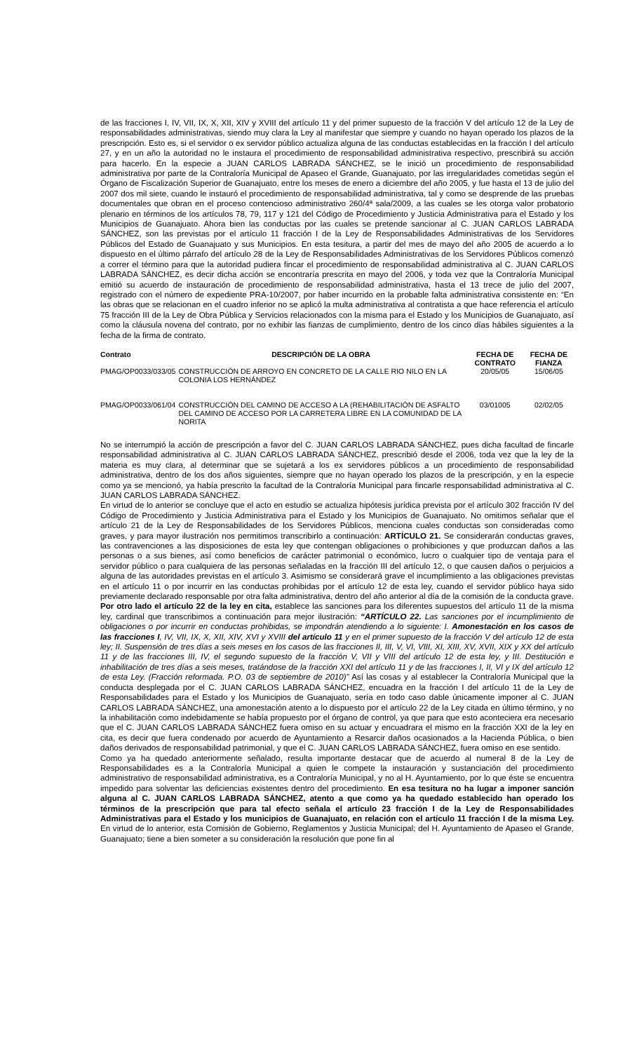de las fracciones I, IV, VII, IX, X, XII, XIV y XVIII del artículo 11 y del primer supuesto de la fracción V del artículo 12 de la Ley de responsabilidades administrativas, siendo muy clara la Ley al manifestar que siempre y cuando no hayan operado los plazos de la prescripción. Esto es, si el servidor o ex servidor público actualiza alguna de las conductas establecidas en la fracción I del artículo 27, y en un año la autoridad no le instaura el procedimiento de responsabilidad administrativa respectivo, prescribirá su acción para hacerlo. En la especie a JUAN CARLOS LABRADA SÁNCHEZ, se le inició un procedimiento de responsabilidad administrativa por parte de la Contraloría Municipal de Apaseo el Grande, Guanajuato, por las irregularidades cometidas según el Órgano de Fiscalización Superior de Guanajuato, entre los meses de enero a diciembre del año 2005, y fue hasta el 13 de julio del 2007 dos mil siete, cuando le instauró el procedimiento de responsabilidad administrativa, tal y como se desprende de las pruebas documentales que obran en el proceso contencioso administrativo 260/4ª sala/2009, a las cuales se les otorga valor probatorio plenario en términos de los artículos 78, 79, 117 y 121 del Código de Procedimiento y Justicia Administrativa para el Estado y los Municipios de Guanajuato. Ahora bien las conductas por las cuales se pretende sancionar al C. JUAN CARLOS LABRADA SÁNCHEZ, son las previstas por el artículo 11 fracción I de la Ley de Responsabilidades Administrativas de los Servidores Públicos del Estado de Guanajuato y sus Municipios. En esta tesitura, a partir del mes de mayo del año 2005 de acuerdo a lo dispuesto en el último párrafo del artículo 28 de la Ley de Responsabilidades Administrativas de los Servidores Públicos comenzó a correr el término para que la autoridad pudiera fincar el procedimiento de responsabilidad administrativa al C. JUAN CARLOS LABRADA SÁNCHEZ, es decir dicha acción se encontraría prescrita en mayo del 2006, y toda vez que la Contraloría Municipal emitió su acuerdo de instauración de procedimiento de responsabilidad administrativa, hasta el 13 trece de julio del 2007, registrado con el número de expediente PRA-10/2007, por haber incurrido en la probable falta administrativa consistente en: “En las obras que se relacionan en el cuadro inferior no se aplicó la multa administrativa al contratista a que hace referencia el artículo 75 fracción III de la Ley de Obra Pública y Servicios relacionados con la misma para el Estado y los Municipios de Guanajuato, así como la cláusula novena del contrato, por no exhibir las fianzas de cumplimiento, dentro de los cinco días hábiles siguientes a la fecha de la firma de contrato.
| Contrato | DESCRIPCIÓN DE LA OBRA | FECHA DE CONTRATO | FECHA DE FIANZA |
| --- | --- | --- | --- |
| PMAG/OP0033/033/05 | CONSTRUCCIÓN DE ARROYO EN CONCRETO DE LA CALLE RIO NILO EN LA COLONIA LOS HERNÁNDEZ | 20/05/05 | 15/06/05 |
| PMAG/OP0033/061/04 | CONSTRUCCIÓN DEL CAMINO DE ACCESO A LA (REHABILITACIÓN DE ASFALTO DEL CAMINO DE ACCESO POR LA CARRETERA LIBRE EN LA COMUNIDAD DE LA NORITA | 03/01005 | 02/02/05 |
No se interrumpió la acción de prescripción a favor del C. JUAN CARLOS LABRADA SÁNCHEZ, pues dicha facultad de fincarle responsabilidad administrativa al C. JUAN CARLOS LABRADA SÁNCHEZ, prescribió desde el 2006, toda vez que la ley de la materia es muy clara, al determinar que se sujetará a los ex servidores públicos a un procedimiento de responsabilidad administrativa, dentro de los dos años siguientes, siempre que no hayan operado los plazos de la prescripción, y en la especie como ya se mencionó, ya había prescrito la facultad de la Contraloría Municipal para fincarle responsabilidad administrativa al C. JUAN CARLOS LABRADA SÁNCHEZ.
En virtud de lo anterior se concluye que el acto en estudio se actualiza hipótesis jurídica prevista por el artículo 302 fracción IV del Código de Procedimiento y Justicia Administrativa para el Estado y los Municipios de Guanajuato. No omitimos señalar que el artículo 21 de la Ley de Responsabilidades de los Servidores Públicos, menciona cuales conductas son consideradas como graves, y para mayor ilustración nos permitimos transcribirlo a continuación: ARTÍCULO 21. Se considerarán conductas graves, las contravenciones a las disposiciones de esta ley que contengan obligaciones o prohibiciones y que produzcan daños a las personas o a sus bienes, así como beneficios de carácter patrimonial o económico, lucro o cualquier tipo de ventaja para el servidor público o para cualquiera de las personas señaladas en la fracción III del artículo 12, o que causen daños o perjuicios a alguna de las autoridades previstas en el artículo 3. Asimismo se considerará grave el incumplimiento a las obligaciones previstas en el artículo 11 o por incurrir en las conductas prohibidas por el artículo 12 de esta ley, cuando el servidor público haya sido previamente declarado responsable por otra falta administrativa, dentro del año anterior al día de la comisión de la conducta grave. Por otro lado el artículo 22 de la ley en cita, establece las sanciones para los diferentes supuestos del artículo 11 de la misma ley, cardinal que transcribimos a continuación para mejor ilustración: “ARTÍCULO 22. Las sanciones por el incumplimiento de obligaciones o por incurrir en conductas prohibidas, se impondrán atendiendo a lo siguiente: I. Amonestación en los casos de las fracciones I, IV, VII, IX, X, XII, XIV, XVI y XVIII del artículo 11 y en el primer supuesto de la fracción V del artículo 12 de esta ley; II. Suspensión de tres días a seis meses en los casos de las fracciones II, III, V, VI, VIII, XI, XIII, XV, XVII, XIX y XX del artículo 11 y de las fracciones III, IV, el segundo supuesto de la fracción V, VII y VIII del artículo 12 de esta ley, y III. Destitución e inhabilitación de tres días a seis meses, tratándose de la fracción XXI del artículo 11 y de las fracciones I, II, VI y IX del artículo 12 de esta Ley. (Fracción reformada. P.O. 03 de septiembre de 2010)” Así las cosas y al establecer la Contraloría Municipal que la conducta desplegada por el C. JUAN CARLOS LABRADA SÁNCHEZ, encuadra en la fracción I del artículo 11 de la Ley de Responsabilidades para el Estado y los Municipios de Guanajuato, sería en todo caso dable únicamente imponer al C. JUAN CARLOS LABRADA SÁNCHEZ, una amonestación atento a lo dispuesto por el artículo 22 de la Ley citada en último término, y no la inhabilitación como indebidamente se había propuesto por el órgano de control, ya que para que esto aconteciera era necesario que el C. JUAN CARLOS LABRADA SÁNCHEZ fuera omiso en su actuar y encuadrara el mismo en la fracción XXI de la ley en cita, es decir que fuera condenado por acuerdo de Ayuntamiento a Resarcir daños ocasionados a la Hacienda Pública, o bien daños derivados de responsabilidad patrimonial, y que el C. JUAN CARLOS LABRADA SÁNCHEZ, fuera omiso en ese sentido.
Como ya ha quedado anteriormente señalado, resulta importante destacar que de acuerdo al numeral 8 de la Ley de Responsabilidades es a la Contraloría Municipal a quien le compete la instauración y sustanciación del procedimiento administrativo de responsabilidad administrativa, es a Contraloría Municipal, y no al H. Ayuntamiento, por lo que éste se encuentra impedido para solventar las deficiencias existentes dentro del procedimiento. En esa tesitura no ha lugar a imponer sanción alguna al C. JUAN CARLOS LABRADA SÁNCHEZ, atento a que como ya ha quedado establecido han operado los términos de la prescripción que para tal efecto señala el artículo 23 fracción I de la Ley de Responsabilidades Administrativas para el Estado y los municipios de Guanajuato, en relación con el artículo 11 fracción I de la misma Ley. En virtud de lo anterior, esta Comisión de Gobierno, Reglamentos y Justicia Municipal; del H. Ayuntamiento de Apaseo el Grande, Guanajuato; tiene a bien someter a su consideración la resolución que pone fin al